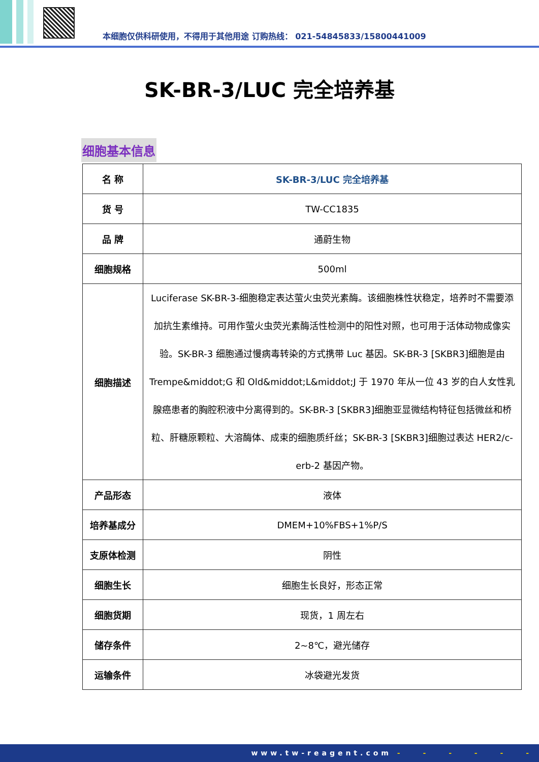本细胞仅供科研使用，不得用于其他用途 订购热线： 021-54845833/15800441009
SK-BR-3/LUC 完全培养基
细胞基本信息
| 名 称 | SK-BR-3/LUC 完全培养基 |
| 货 号 | TW-CC1835 |
| 品 牌 | 通蔚生物 |
| 细胞规格 | 500ml |
| 细胞描述 | Luciferase SK-BR-3-细胞稳定表达萤火虫荧光素酶。该细胞株性状稳定，培养时不需要添加抗生素维持。可用作萤火虫荧光素酶活性检测中的阳性对照，也可用于活体动物成像实验。SK-BR-3 细胞通过慢病毒转染的方式携带 Luc 基因。SK-BR-3 [SKBR3]细胞是由 Trempe&middot;G 和 Old&middot;L&middot;J 于 1970 年从一位 43 岁的白人女性乳腺癌患者的胸腔积液中分离得到的。SK-BR-3 [SKBR3]细胞亚显微结构特征包括微丝和桥粒、肝糖原颗粒、大溶酶体、成束的细胞质纤丝；SK-BR-3 [SKBR3]细胞过表达 HER2/c-erb-2 基因产物。 |
| 产品形态 | 液体 |
| 培养基成分 | DMEM+10%FBS+1%P/S |
| 支原体检测 | 阴性 |
| 细胞生长 | 细胞生长良好，形态正常 |
| 细胞货期 | 现货，1 周左右 |
| 储存条件 | 2~8℃，避光储存 |
| 运输条件 | 冰袋避光发货 |
www.tw-reagent.com - - - - - -